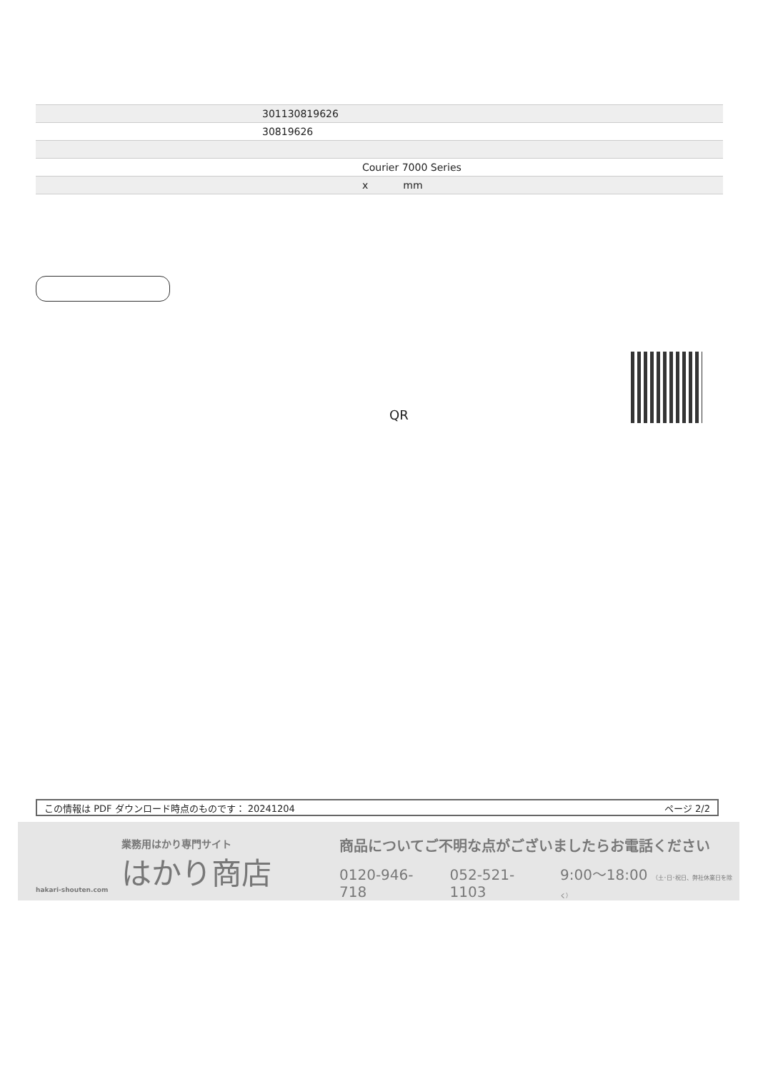| | 301130819626 |
| | 30819626 |
| | Courier 7000 Series |
| | x mm |
QR
この情報は PDF ダウンロード時点のものです： 20241204 ページ 2/2
業務用はかり専門サイト
はかり商店
hakari-shouten.com
商品についてご不明な点がございましたらお電話ください
0120-946-718 052-521-1103 9:00〜18:00 （土･日･祝日、弊社休業日を除く）